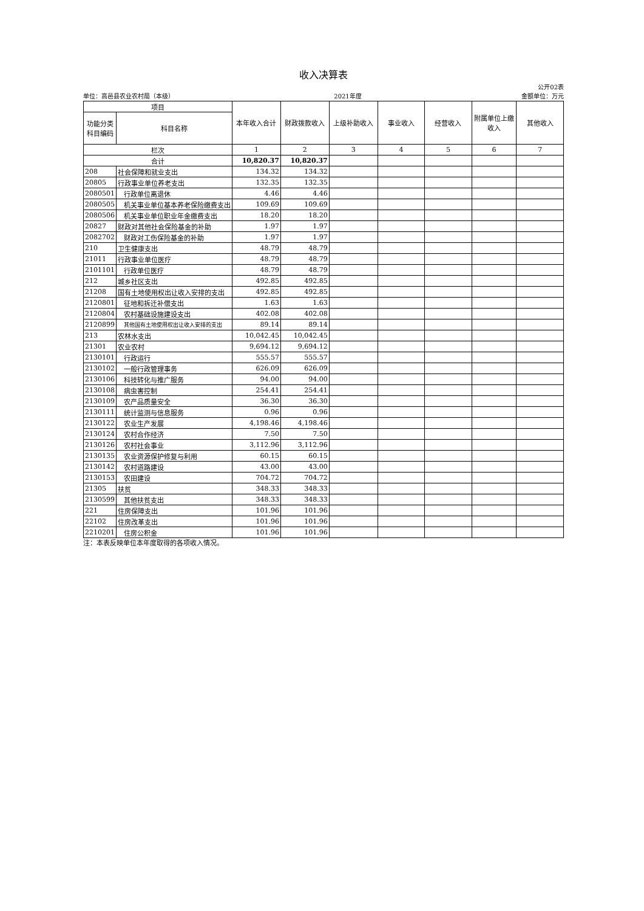收入决算表
公开02表
单位：高邑县农业农村局（本级） 2021年度 金额单位：万元
| 项目 | | 本年收入合计 | 财政拨款收入 | 上级补助收入 | 事业收入 | 经营收入 | 附属单位上缴收入 | 其他收入 |
| --- | --- | --- | --- | --- | --- | --- | --- | --- |
| 功能分类科目编码 | 科目名称 | | | | | | | |
| 栏次 | | 1 | 2 | 3 | 4 | 5 | 6 | 7 |
| 合计 | | 10,820.37 | 10,820.37 | | | | | |
| 208 | 社会保障和就业支出 | 134.32 | 134.32 | | | | | |
| 20805 | 行政事业单位养老支出 | 132.35 | 132.35 | | | | | |
| 2080501 | 行政单位离退休 | 4.46 | 4.46 | | | | | |
| 2080505 | 机关事业单位基本养老保险缴费支出 | 109.69 | 109.69 | | | | | |
| 2080506 | 机关事业单位职业年金缴费支出 | 18.20 | 18.20 | | | | | |
| 20827 | 财政对其他社会保险基金的补助 | 1.97 | 1.97 | | | | | |
| 2082702 | 财政对工伤保险基金的补助 | 1.97 | 1.97 | | | | | |
| 210 | 卫生健康支出 | 48.79 | 48.79 | | | | | |
| 21011 | 行政事业单位医疗 | 48.79 | 48.79 | | | | | |
| 2101101 | 行政单位医疗 | 48.79 | 48.79 | | | | | |
| 212 | 城乡社区支出 | 492.85 | 492.85 | | | | | |
| 21208 | 国有土地使用权出让收入安排的支出 | 492.85 | 492.85 | | | | | |
| 2120801 | 征地和拆迁补偿支出 | 1.63 | 1.63 | | | | | |
| 2120804 | 农村基础设施建设支出 | 402.08 | 402.08 | | | | | |
| 2120899 | 其他国有土地使用权出让收入安排的支出 | 89.14 | 89.14 | | | | | |
| 213 | 农林水支出 | 10,042.45 | 10,042.45 | | | | | |
| 21301 | 农业农村 | 9,694.12 | 9,694.12 | | | | | |
| 2130101 | 行政运行 | 555.57 | 555.57 | | | | | |
| 2130102 | 一般行政管理事务 | 626.09 | 626.09 | | | | | |
| 2130106 | 科技转化与推广服务 | 94.00 | 94.00 | | | | | |
| 2130108 | 病虫害控制 | 254.41 | 254.41 | | | | | |
| 2130109 | 农产品质量安全 | 36.30 | 36.30 | | | | | |
| 2130111 | 统计监测与信息服务 | 0.96 | 0.96 | | | | | |
| 2130122 | 农业生产发展 | 4,198.46 | 4,198.46 | | | | | |
| 2130124 | 农村合作经济 | 7.50 | 7.50 | | | | | |
| 2130126 | 农村社会事业 | 3,112.96 | 3,112.96 | | | | | |
| 2130135 | 农业资源保护修复与利用 | 60.15 | 60.15 | | | | | |
| 2130142 | 农村道路建设 | 43.00 | 43.00 | | | | | |
| 2130153 | 农田建设 | 704.72 | 704.72 | | | | | |
| 21305 | 扶贫 | 348.33 | 348.33 | | | | | |
| 2130599 | 其他扶贫支出 | 348.33 | 348.33 | | | | | |
| 221 | 住房保障支出 | 101.96 | 101.96 | | | | | |
| 22102 | 住房改革支出 | 101.96 | 101.96 | | | | | |
| 2210201 | 住房公积金 | 101.96 | 101.96 | | | | | |
注：本表反映单位本年度取得的各项收入情况。